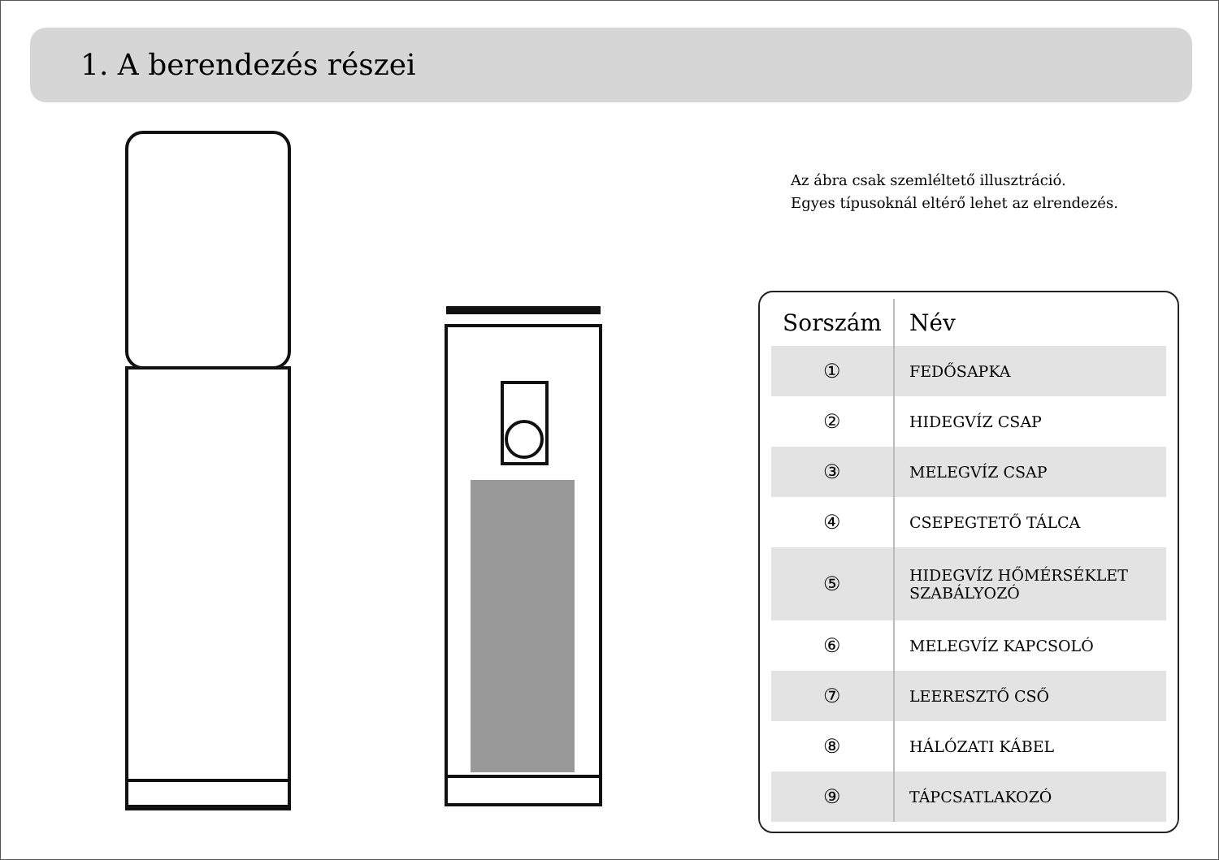1. A berendezés részei
Az ábra csak szemléltető illusztráció.
Egyes típusoknál eltérő lehet az elrendezés.
| Sorszám | Név |
| --- | --- |
| ① | FEDŐSAPKA |
| ② | HIDEGVÍZ CSAP |
| ③ | MELEGVÍZ CSAP |
| ④ | CSEPEGTETŐ TÁLCA |
| ⑤ | HIDEGVÍZ HŐMÉRSÉKLET SZABÁLYOZÓ |
| ⑥ | MELEGVÍZ KAPCSOLÓ |
| ⑦ | LEERESZTŐ CSŐ |
| ⑧ | HÁLÓZATI KÁBEL |
| ⑨ | TÁPCSATLAKOZÓ |